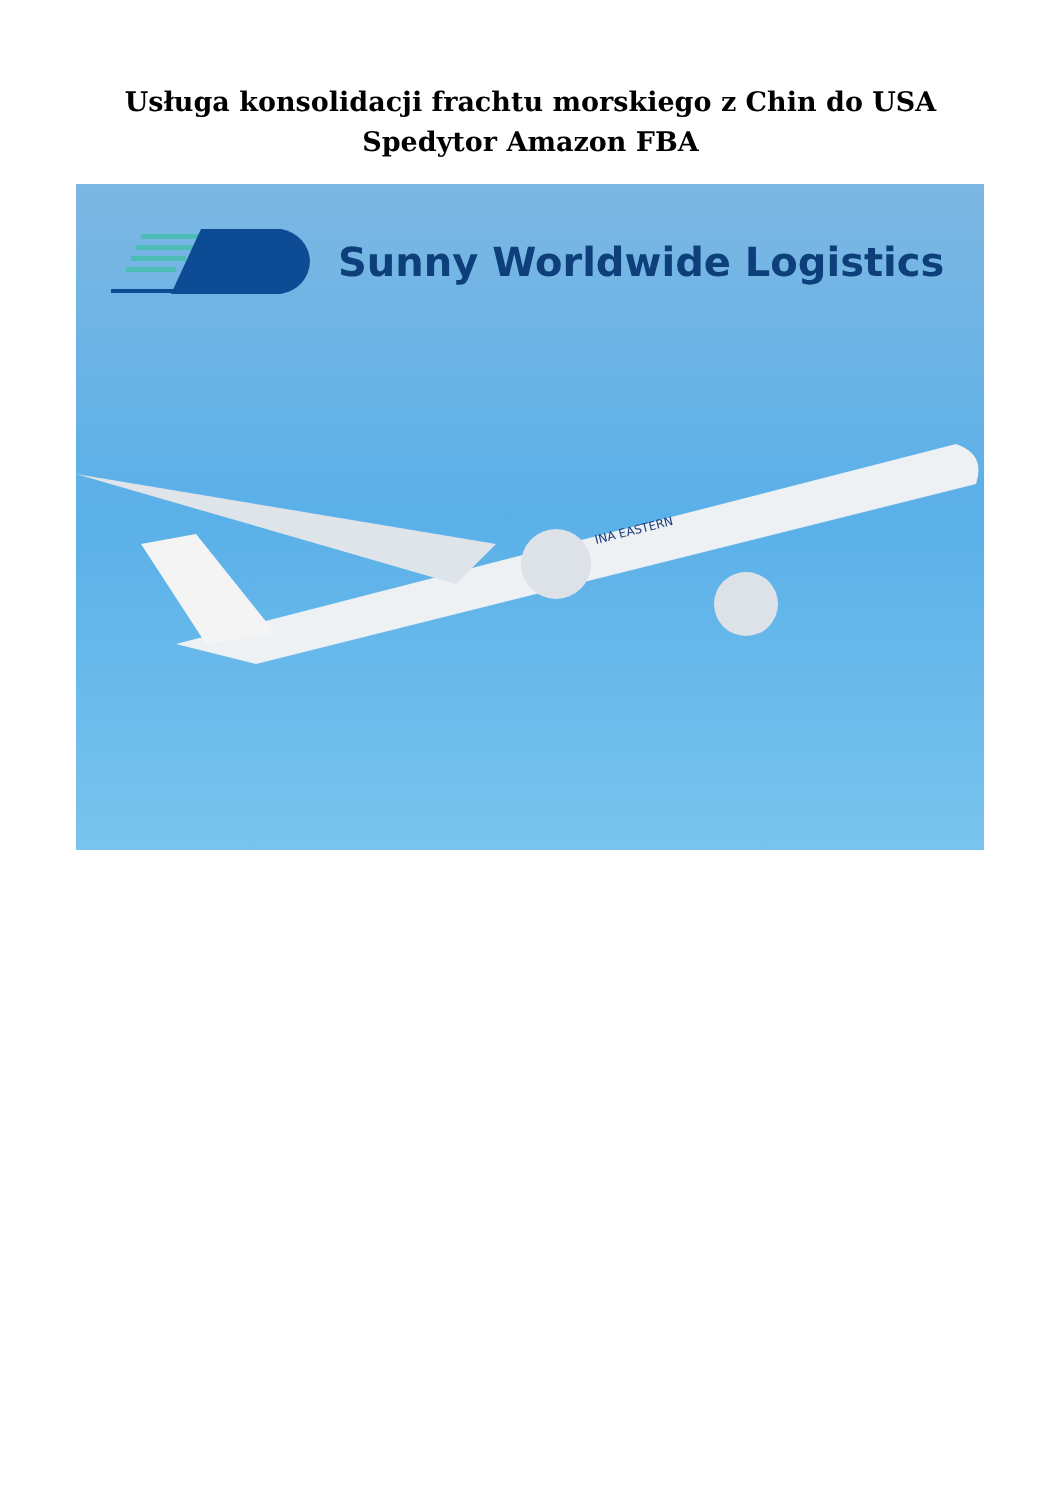Usługa konsolidacji frachtu morskiego z Chin do USA
Spedytor Amazon FBA
Sunny Worldwide Logistics
INA EASTERN